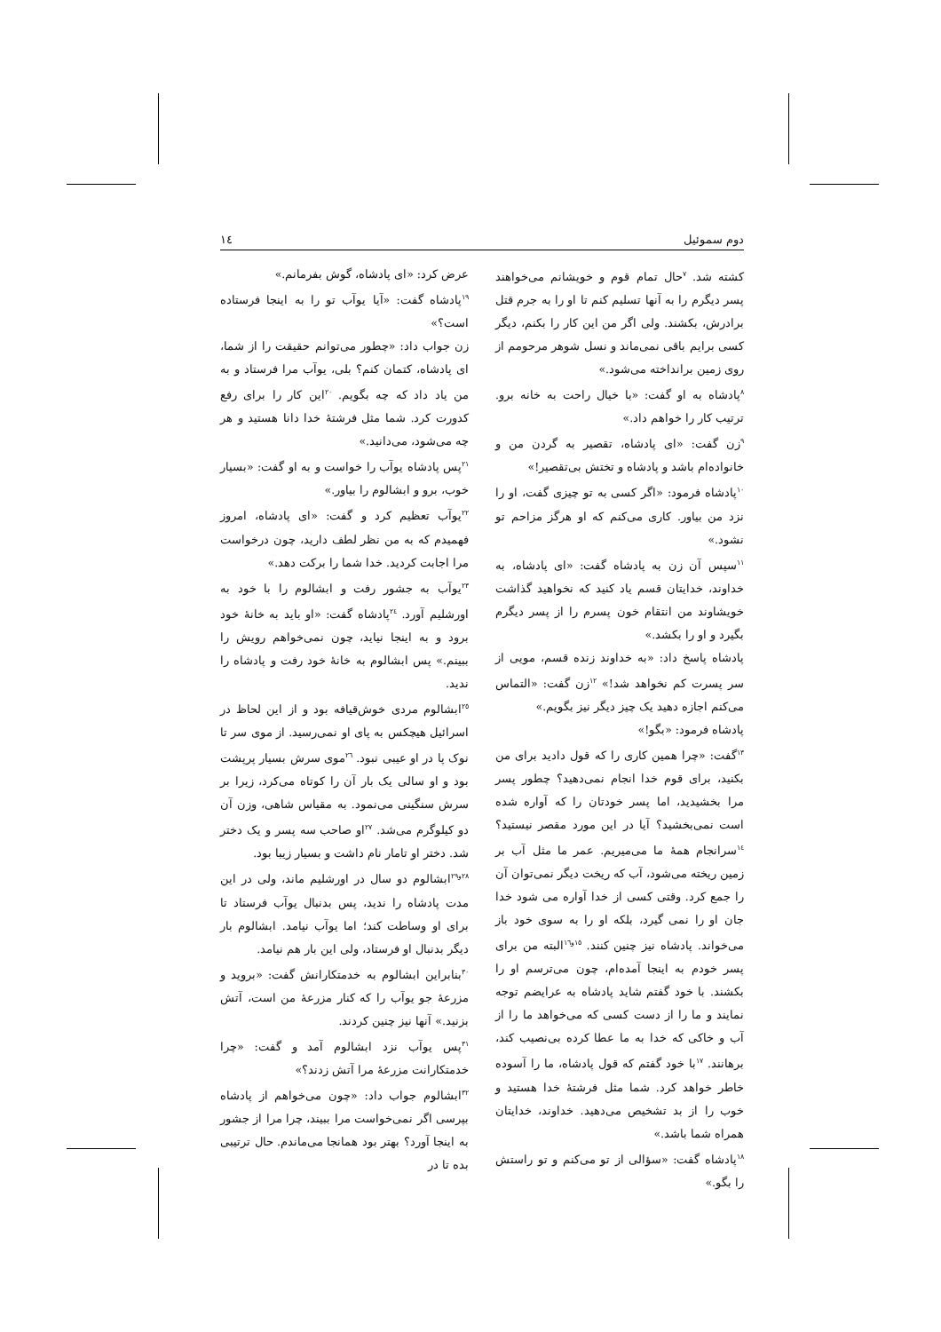دوم سموئیل ١٤
کشته شد. <sup>٧</sup>حال تمام قوم و خویشانم می‌خواهند پسر دیگرم را به آنها تسلیم کنم تا او را به جرم قتل برادرش، بکشند. ولی اگر من این کار را بکنم، دیگر کسی برایم باقی نمی‌ماند و نسل شوهر مرحومم از روی زمین برانداخته می‌شود.»
<sup>٨</sup> پادشاه به او گفت: «با خیال راحت به خانه برو. ترتیب کار را خواهم داد.»
<sup>٩</sup> زن گفت: «ای پادشاه، تقصیر به گردن من و خانواده‌ام باشد و پادشاه و تختش بی‌تقصیر!»
<sup>١٠</sup> پادشاه فرمود: «اگر کسی به تو چیزی گفت، او را نزد من بیاور. کاری می‌کنم که او هرگز مزاحم تو نشود.»
<sup>١١</sup> سپس آن زن به پادشاه گفت: «ای پادشاه، به خداوند، خدایتان قسم یاد کنید که نخواهید گذاشت خویشاوند من انتقام خون پسرم را از پسر دیگرم بگیرد و او را بکشد.»
پادشاه پاسخ داد: «به خداوند زنده قسم، مویی از سر پسرت کم نخواهد شد!» <sup>١٢</sup>زن گفت: «التماس می‌کنم اجازه دهید یک چیز دیگر نیز بگویم.»
پادشاه فرمود: «بگو!»
<sup>١٣</sup> گفت: «چرا همین کاری را که قول دادید برای من بکنید، برای قوم خدا انجام نمی‌دهید؟ چطور پسر مرا بخشیدید، اما پسر خودتان را که آواره شده است نمی‌بخشید؟ آیا در این مورد مقصر نیستید؟ <sup>١٤</sup>سرانجام همهٔ ما می‌میریم. عمر ما مثل آب بر زمین ریخته می‌شود، آب که ریخت دیگر نمی‌توان آن را جمع کرد. وقتی کسی از خدا آواره می شود خدا جان او را نمی گیرد، بلکه او را به سوی خود باز می‌خواند. پادشاه نیز چنین کنند. <sup>١٥و١٦</sup>البته من برای پسر خودم به اینجا آمده‌ام، چون می‌ترسم او را بکشند. با خود گفتم شاید پادشاه به عرایضم توجه نمایند و ما را از دست کسی که می‌خواهد ما را از آب و خاکی که خدا به ما عطا کرده بی‌نصیب کند، برهانند. <sup>١٧</sup>با خود گفتم که قول پادشاه، ما را آسوده خاطر خواهد کرد. شما مثل فرشتهٔ خدا هستید و خوب را از بد تشخیص می‌دهید. خداوند، خدایتان همراه شما باشد.»
<sup>١٨</sup> پادشاه گفت: «سؤالی از تو می‌کنم و تو راستش را بگو.»
عرض کرد: «ای پادشاه، گوش بفرمانم.»
<sup>١٩</sup> پادشاه گفت: «آیا یوآب تو را به اینجا فرستاده است؟»
زن جواب داد: «چطور می‌توانم حقیقت را از شما، ای پادشاه، کتمان کنم؟ بلی، یوآب مرا فرستاد و به من یاد داد که چه بگویم. <sup>٢٠</sup>این کار را برای رفع کدورت کرد. شما مثل فرشتهٔ خدا دانا هستید و هر چه می‌شود، می‌دانید.»
<sup>٢١</sup> پس پادشاه یوآب را خواست و به او گفت: «بسیار خوب، برو و ابشالوم را بیاور.»
<sup>٢٢</sup> یوآب تعظیم کرد و گفت: «ای پادشاه، امروز فهمیدم که به من نظر لطف دارید، چون درخواست مرا اجابت کردید. خدا شما را برکت دهد.»
<sup>٢٣</sup> یوآب به جشور رفت و ابشالوم را با خود به اورشلیم آورد. <sup>٢٤</sup>پادشاه گفت: «او باید به خانهٔ خود برود و به اینجا نیاید، چون نمی‌خواهم رویش را ببینم.» پس ابشالوم به خانهٔ خود رفت و پادشاه را ندید.
<sup>٢٥</sup> ابشالوم مردی خوش‌قیافه بود و از این لحاظ در اسرائیل هیچکس به پای او نمی‌رسید. از موی سر تا نوک پا در او عیبی نبود. <sup>٢٦</sup>موی سرش بسیار پرپشت بود و او سالی یک بار آن را کوتاه می‌کرد، زیرا بر سرش سنگینی می‌نمود. به مقیاس شاهی، وزن آن دو کیلوگرم می‌شد. <sup>٢٧</sup>او صاحب سه پسر و یک دختر شد. دختر او تامار نام داشت و بسیار زیبا بود.
<sup>٢٨و٢٩</sup>ابشالوم دو سال در اورشلیم ماند، ولی در این مدت پادشاه را ندید، پس بدنبال یوآب فرستاد تا برای او وساطت کند؛ اما یوآب نیامد. ابشالوم بار دیگر بدنبال او فرستاد، ولی این بار هم نیامد.
<sup>٣٠</sup> بنابراین ابشالوم به خدمتکارانش گفت: «بروید و مزرعهٔ جو یوآب را که کنار مزرعهٔ من است، آتش بزنید.» آنها نیز چنین کردند.
<sup>٣١</sup> پس یوآب نزد ابشالوم آمد و گفت: «چرا خدمتکارانت مزرعهٔ مرا آتش زدند؟»
<sup>٣٢</sup> ابشالوم جواب داد: «چون می‌خواهم از پادشاه بپرسی اگر نمی‌خواست مرا ببیند، چرا مرا از جشور به اینجا آورد؟ بهتر بود همانجا می‌ماندم. حال ترتیبی بده تا در